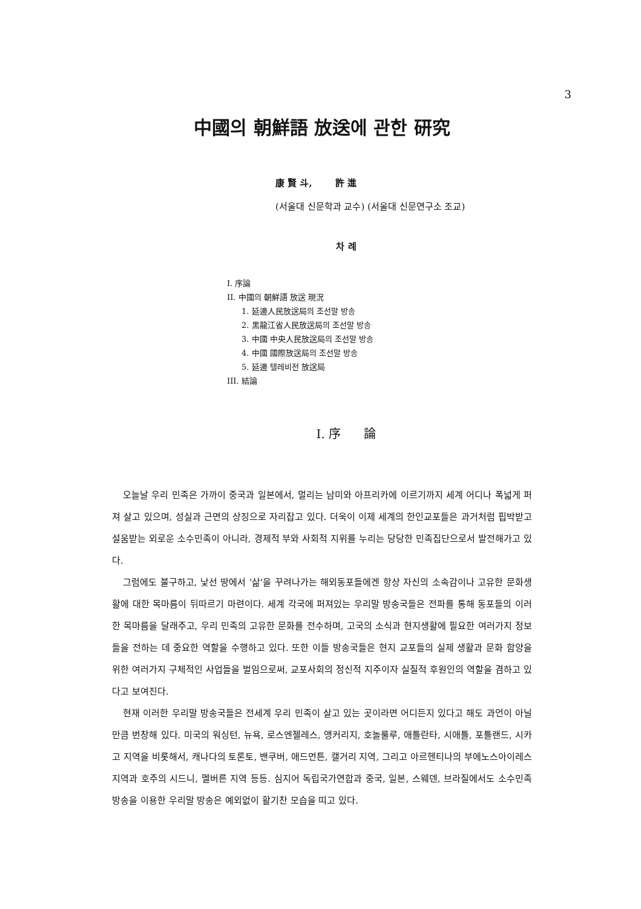3
中國의 朝鮮語 放送에 관한 研究
康 賢 斗, 許 進
(서울대 신문학과 교수) (서울대 신문연구소 조교)
차 례
I. 序論
II. 中國의 朝鮮語 放送 現況
1. 延邊人民放送局의 조선말 방송
2. 黑龍江省人民放送局의 조선말 방송
3. 中國 中央人民放送局의 조선말 방송
4. 中國 國際放送局의 조선말 방송
5. 延邊 텔레비전 放送局
III. 結論
I. 序 論
오늘날 우리 민족은 가까이 중국과 일본에서, 멀리는 남미와 아프리카에 이르기까지 세계 어디나 폭넓게 퍼져 살고 있으며, 성실과 근면의 상징으로 자리잡고 있다. 더욱이 이제 세계의 한인교포들은 과거처럼 핍박받고 설움받는 외로운 소수민족이 아니라, 경제적 부와 사회적 지위를 누리는 당당한 민족집단으로서 발전해가고 있다.
그럼에도 불구하고, 낯선 땅에서 '삶'을 꾸려나가는 해외동포들에겐 항상 자신의 소속감이나 고유한 문화생활에 대한 목마름이 뒤따르기 마련이다. 세계 각국에 퍼져있는 우리말 방송국들은 전파를 통해 동포들의 이러한 목마름을 달래주고, 우리 민족의 고유한 문화를 전수하며, 고국의 소식과 현지생활에 필요한 여러가지 정보들을 전하는 데 중요한 역할을 수행하고 있다. 또한 이들 방송국들은 현지 교포들의 실제 생활과 문화 함양을 위한 여러가지 구체적인 사업들을 벌임으로써, 교포사회의 정신적 지주이자 실질적 후원인의 역할을 겸하고 있다고 보여진다.
현재 이러한 우리말 방송국들은 전세계 우리 민족이 살고 있는 곳이라면 어디든지 있다고 해도 과언이 아닐 만큼 번창해 있다. 미국의 워싱턴, 뉴욕, 로스엔젤레스, 앵커리지, 호놀룰루, 애틀란타, 시애틀, 포틀랜드, 시카고 지역을 비롯해서, 캐나다의 토론토, 밴쿠버, 애드먼튼, 캘거리 지역, 그리고 아르헨티나의 부에노스아이레스 지역과 호주의 시드니, 멜버른 지역 등등. 심지어 독립국가연합과 중국, 일본, 스웨덴, 브라질에서도 소수민족 방송을 이용한 우리말 방송은 예외없이 활기찬 모습을 띠고 있다.